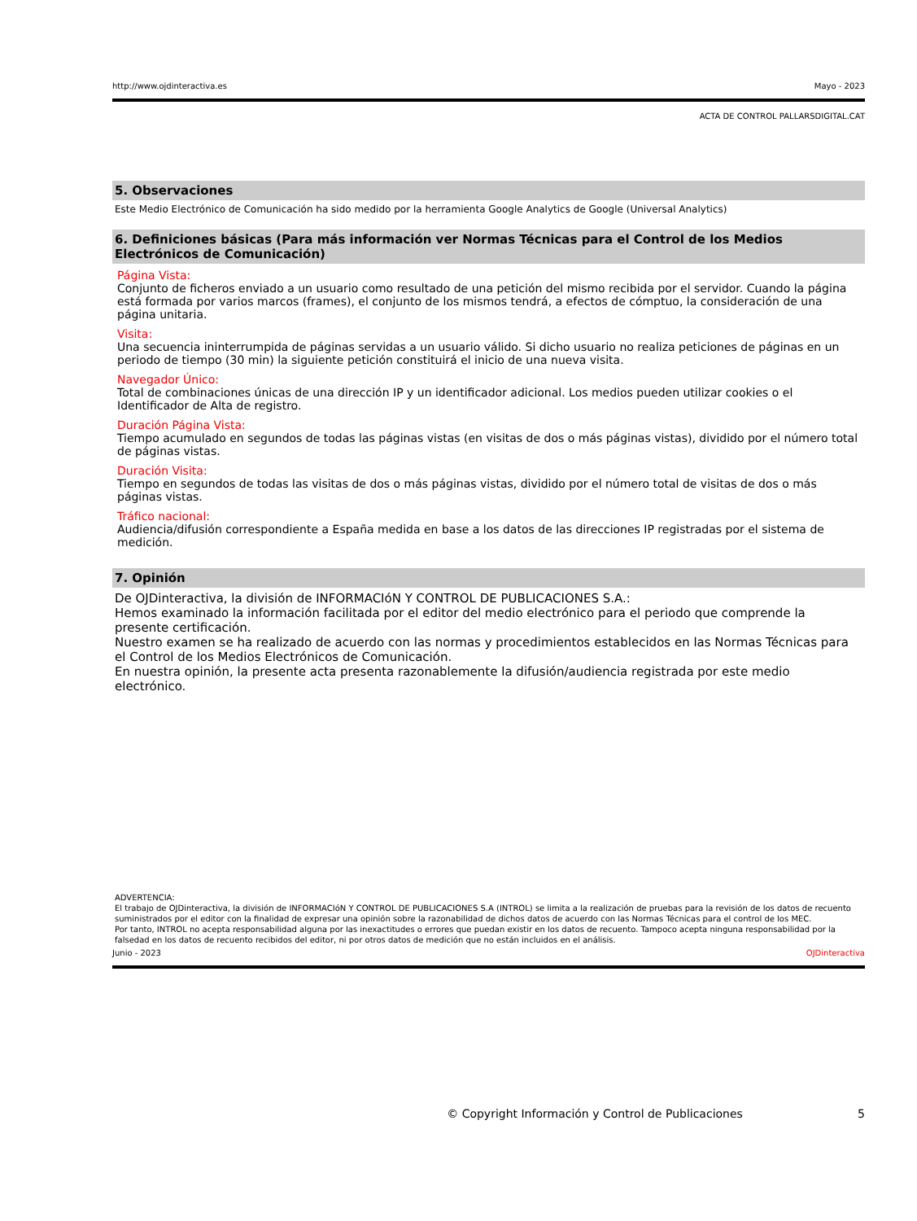http://www.ojdinteractiva.es Mayo - 2023
ACTA DE CONTROL PALLARSDIGITAL.CAT
5. Observaciones
Este Medio Electrónico de Comunicación ha sido medido por la herramienta Google Analytics de Google (Universal Analytics)
6. Definiciones básicas (Para más información ver Normas Técnicas para el Control de los Medios Electrónicos de Comunicación)
Página Vista:
Conjunto de ficheros enviado a un usuario como resultado de una petición del mismo recibida por el servidor. Cuando la página está formada por varios marcos (frames), el conjunto de los mismos tendrá, a efectos de cómptuo, la consideración de una página unitaria.
Visita:
Una secuencia ininterrumpida de páginas servidas a un usuario válido. Si dicho usuario no realiza peticiones de páginas en un periodo de tiempo (30 min) la siguiente petición constituirá el inicio de una nueva visita.
Navegador Único:
Total de combinaciones únicas de una dirección IP y un identificador adicional. Los medios pueden utilizar cookies o el Identificador de Alta de registro.
Duración Página Vista:
Tiempo acumulado en segundos de todas las páginas vistas (en visitas de dos o más páginas vistas), dividido por el número total de páginas vistas.
Duración Visita:
Tiempo en segundos de todas las visitas de dos o más páginas vistas, dividido por el número total de visitas de dos o más páginas vistas.
Tráfico nacional:
Audiencia/difusión correspondiente a España medida en base a los datos de las direcciones IP registradas por el sistema de medición.
7. Opinión
De OJDinteractiva, la división de INFORMACIóN Y CONTROL DE PUBLICACIONES S.A.:
Hemos examinado la información facilitada por el editor del medio electrónico para el periodo que comprende la presente certificación.
Nuestro examen se ha realizado de acuerdo con las normas y procedimientos establecidos en las Normas Técnicas para el Control de los Medios Electrónicos de Comunicación.
En nuestra opinión, la presente acta presenta razonablemente la difusión/audiencia registrada por este medio electrónico.
ADVERTENCIA:
El trabajo de OJDinteractiva, la división de INFORMACIóN Y CONTROL DE PUBLICACIONES S.A (INTROL) se limita a la realización de pruebas para la revisión de los datos de recuento suministrados por el editor con la finalidad de expresar una opinión sobre la razonabilidad de dichos datos de acuerdo con las Normas Técnicas para el control de los MEC.
Por tanto, INTROL no acepta responsabilidad alguna por las inexactitudes o errores que puedan existir en los datos de recuento. Tampoco acepta ninguna responsabilidad por la falsedad en los datos de recuento recibidos del editor, ni por otros datos de medición que no están incluidos en el análisis.
Junio - 2023 OJDinteractiva
© Copyright Información y Control de Publicaciones 5